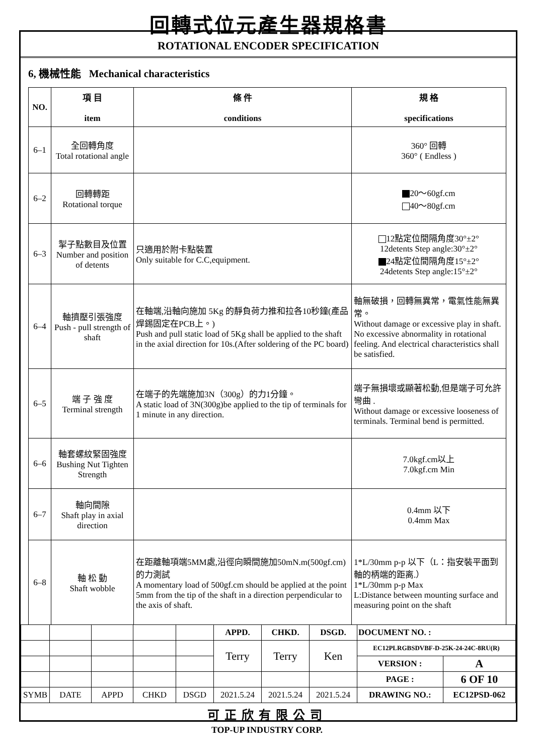回轉式位元產生器規格書
ROTATIONAL ENCODER SPECIFICATION
6, 機械性能 Mechanical characteristics
| NO. | 項 目 item | 條 件 conditions | 規 格 specifications |
| --- | --- | --- | --- |
| 6–1 | 全回轉角度 Total rotational angle | | 360° 回轉 360° ( Endless ) |
| 6–2 | 回轉轉距 Rotational torque | | 20～60gf.cm 40～80gf.cm |
| 6–3 | 掣子點數目及位置 Number and position of detents | 只適用於附卡點裝置 Only suitable for C.C,equipment. | 12點定位間隔角度30°±2° 12detents Step angle:30°±2° 24點定位間隔角度15°±2° 24detents Step angle:15°±2° |
| 6–4 | 軸擠壓引張強度 Push - pull strength of shaft | 在軸端,沿軸向施加 5Kg 的靜負荷力推和拉各10秒鐘(產品焊錫固定在PCB上。) Push and pull static load of 5Kg shall be applied to the shaft in the axial direction for 10s.(After soldering of the PC board) | 軸無破損，回轉無異常，電氣性能無異常。 Without damage or excessive play in shaft. No excessive abnormality in rotational feeling. And electrical characteristics shall be satisfied. |
| 6–5 | 端 子 強 度 Terminal strength | 在端子的先端施加3N（300g）的力1分鐘。 A static load of 3N(300g)be applied to the tip of terminals for 1 minute in any direction. | 端子無損壞或顯著松動,但是端子可允許彎曲 . Without damage or excessive looseness of terminals. Terminal bend is permitted. |
| 6–6 | 軸套螺紋緊固強度 Bushing Nut Tighten Strength | | 7.0kgf.cm以上 7.0kgf.cm Min |
| 6–7 | 軸向間隙 Shaft play in axial direction | | 0.4mm 以下 0.4mm Max |
| 6–8 | 軸 松 動 Shaft wobble | 在距離軸項端5MM處,沿徑向瞬間施加50mN.m(500gf.cm)的力測試 A momentary load of 500gf.cm should be applied at the point 5mm from the tip of the shaft in a direction perpendicular to the axis of shaft. | 1*L/30mm p-p 以下（L：指安裝平面到軸的柄端的距离.） 1*L/30mm p-p Max L:Distance between mounting surface and measuring point on the shaft |
| | | | | | APPD. | CHKD. | DSGD. | DOCUMENT NO. : | |
| | | | | | Terry | Terry | Ken | EC12PLRGBSDVBF-D-25K-24-24C-8RU(R) | |
| | | | | | | | | VERSION : | A |
| | | | | | | | | PAGE : | 6 OF 10 |
| SYMB | DATE | APPD | CHKD | DSGD | 2021.5.24 | 2021.5.24 | 2021.5.24 | DRAWING NO.: | EC12PSD-062 |
可正欣有限公司
TOP-UP INDUSTRY CORP.